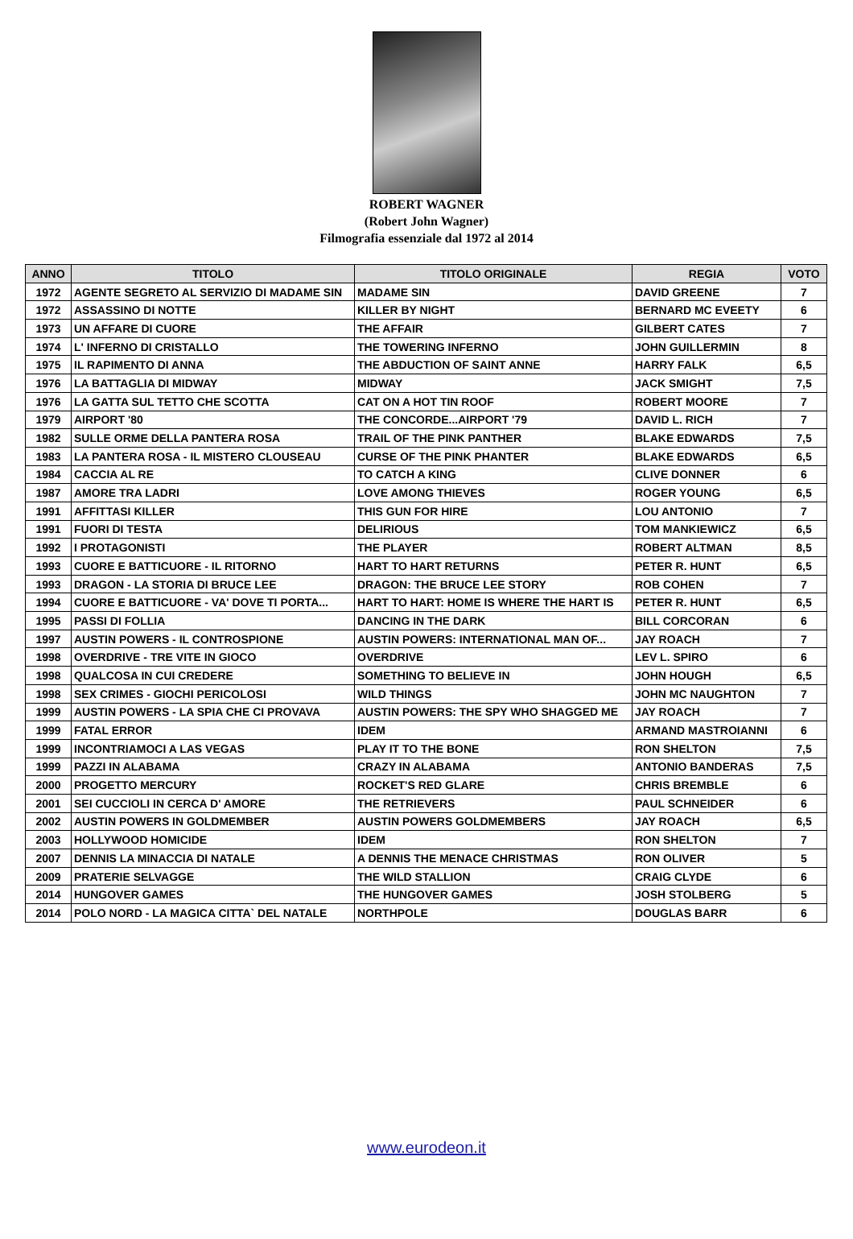ROBERT WAGNER
(Robert John Wagner)
Filmografia essenziale dal 1972 al 2014
| ANNO | TITOLO | TITOLO ORIGINALE | REGIA | VOTO |
| --- | --- | --- | --- | --- |
| 1972 | AGENTE SEGRETO AL SERVIZIO DI MADAME SIN | MADAME SIN | DAVID GREENE | 7 |
| 1972 | ASSASSINO DI NOTTE | KILLER BY NIGHT | BERNARD MC EVEETY | 6 |
| 1973 | UN AFFARE DI CUORE | THE AFFAIR | GILBERT CATES | 7 |
| 1974 | L' INFERNO DI CRISTALLO | THE TOWERING INFERNO | JOHN GUILLERMIN | 8 |
| 1975 | IL RAPIMENTO DI ANNA | THE ABDUCTION OF SAINT ANNE | HARRY FALK | 6,5 |
| 1976 | LA BATTAGLIA DI MIDWAY | MIDWAY | JACK SMIGHT | 7,5 |
| 1976 | LA GATTA SUL TETTO CHE SCOTTA | CAT ON A HOT TIN ROOF | ROBERT MOORE | 7 |
| 1979 | AIRPORT '80 | THE CONCORDE...AIRPORT '79 | DAVID L. RICH | 7 |
| 1982 | SULLE ORME DELLA PANTERA ROSA | TRAIL OF THE PINK PANTHER | BLAKE EDWARDS | 7,5 |
| 1983 | LA PANTERA ROSA - IL MISTERO CLOUSEAU | CURSE OF THE PINK PHANTER | BLAKE EDWARDS | 6,5 |
| 1984 | CACCIA AL RE | TO CATCH A KING | CLIVE DONNER | 6 |
| 1987 | AMORE TRA LADRI | LOVE AMONG THIEVES | ROGER YOUNG | 6,5 |
| 1991 | AFFITTASI KILLER | THIS GUN FOR HIRE | LOU ANTONIO | 7 |
| 1991 | FUORI DI TESTA | DELIRIOUS | TOM MANKIEWICZ | 6,5 |
| 1992 | I PROTAGONISTI | THE PLAYER | ROBERT ALTMAN | 8,5 |
| 1993 | CUORE E BATTICUORE - IL RITORNO | HART TO HART RETURNS | PETER R. HUNT | 6,5 |
| 1993 | DRAGON - LA STORIA DI BRUCE LEE | DRAGON: THE BRUCE LEE STORY | ROB COHEN | 7 |
| 1994 | CUORE E BATTICUORE - VA' DOVE TI PORTA... | HART TO HART: HOME IS WHERE THE HART IS | PETER R. HUNT | 6,5 |
| 1995 | PASSI DI FOLLIA | DANCING IN THE DARK | BILL CORCORAN | 6 |
| 1997 | AUSTIN POWERS - IL CONTROSPIONE | AUSTIN POWERS: INTERNATIONAL MAN OF... | JAY ROACH | 7 |
| 1998 | OVERDRIVE - TRE VITE IN GIOCO | OVERDRIVE | LEV L. SPIRO | 6 |
| 1998 | QUALCOSA IN CUI CREDERE | SOMETHING TO BELIEVE IN | JOHN HOUGH | 6,5 |
| 1998 | SEX CRIMES - GIOCHI PERICOLOSI | WILD THINGS | JOHN MC NAUGHTON | 7 |
| 1999 | AUSTIN POWERS - LA SPIA CHE CI PROVAVA | AUSTIN POWERS: THE SPY WHO SHAGGED ME | JAY ROACH | 7 |
| 1999 | FATAL ERROR | IDEM | ARMAND MASTROIANNI | 6 |
| 1999 | INCONTRIAMOCI A LAS VEGAS | PLAY IT TO THE BONE | RON SHELTON | 7,5 |
| 1999 | PAZZI IN ALABAMA | CRAZY IN ALABAMA | ANTONIO BANDERAS | 7,5 |
| 2000 | PROGETTO MERCURY | ROCKET'S RED GLARE | CHRIS BREMBLE | 6 |
| 2001 | SEI CUCCIOLI IN CERCA D' AMORE | THE RETRIEVERS | PAUL SCHNEIDER | 6 |
| 2002 | AUSTIN POWERS IN GOLDMEMBER | AUSTIN POWERS GOLDMEMBERS | JAY ROACH | 6,5 |
| 2003 | HOLLYWOOD HOMICIDE | IDEM | RON SHELTON | 7 |
| 2007 | DENNIS LA MINACCIA DI NATALE | A DENNIS THE MENACE CHRISTMAS | RON OLIVER | 5 |
| 2009 | PRATERIE SELVAGGE | THE WILD STALLION | CRAIG CLYDE | 6 |
| 2014 | HUNGOVER GAMES | THE HUNGOVER GAMES | JOSH STOLBERG | 5 |
| 2014 | POLO NORD - LA MAGICA CITTA` DEL NATALE | NORTHPOLE | DOUGLAS BARR | 6 |
www.eurodeon.it